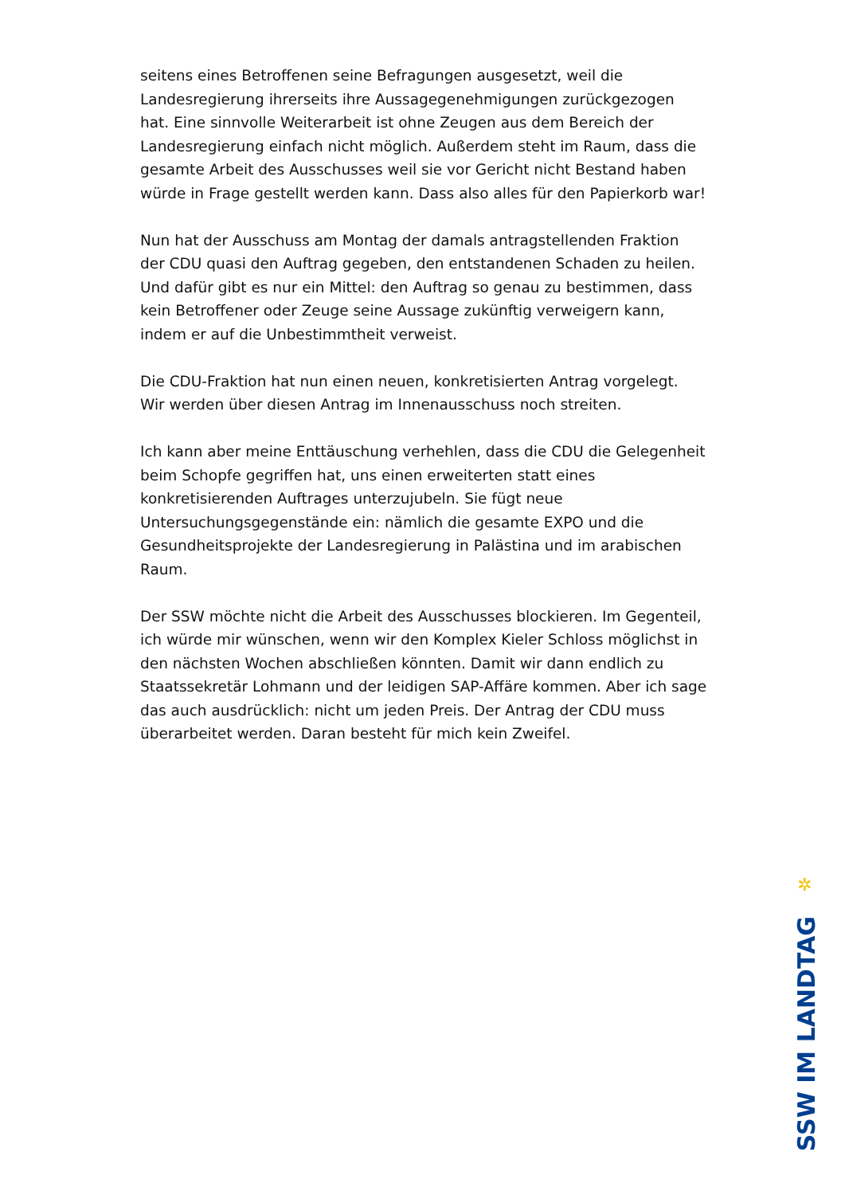seitens eines Betroffenen seine Befragungen ausgesetzt, weil die Landesregierung ihrerseits ihre Aussagegenehmigungen zurückgezogen hat. Eine sinnvolle Weiterarbeit ist ohne Zeugen aus dem Bereich der Landesregierung einfach nicht möglich. Außerdem steht im Raum, dass die gesamte Arbeit des Ausschusses weil sie vor Gericht nicht Bestand haben würde in Frage gestellt werden kann. Dass also alles für den Papierkorb war!
Nun hat der Ausschuss am Montag der damals antragstellenden Fraktion der CDU quasi den Auftrag gegeben, den entstandenen Schaden zu heilen. Und dafür gibt es nur ein Mittel: den Auftrag so genau zu bestimmen, dass kein Betroffener oder Zeuge seine Aussage zukünftig verweigern kann, indem er auf die Unbestimmtheit verweist.
Die CDU-Fraktion hat nun einen neuen, konkretisierten Antrag vorgelegt. Wir werden über diesen Antrag im Innenausschuss noch streiten.
Ich kann aber meine Enttäuschung verhehlen, dass die CDU die Gelegenheit beim Schopfe gegriffen hat, uns einen erweiterten statt eines konkretisierenden Auftrages unterzujubeln. Sie fügt neue Untersuchungsgegenstände ein: nämlich die gesamte EXPO und die Gesundheitsprojekte der Landesregierung in Palästina und im arabischen Raum.
Der SSW möchte nicht die Arbeit des Ausschusses blockieren. Im Gegenteil, ich würde mir wünschen, wenn wir den Komplex Kieler Schloss möglichst in den nächsten Wochen abschließen könnten. Damit wir dann endlich zu Staatssekretär Lohmann und der leidigen SAP-Affäre kommen. Aber ich sage das auch ausdrücklich: nicht um jeden Preis. Der Antrag der CDU muss überarbeitet werden. Daran besteht für mich kein Zweifel.
✲
SSW IM LANDTAG